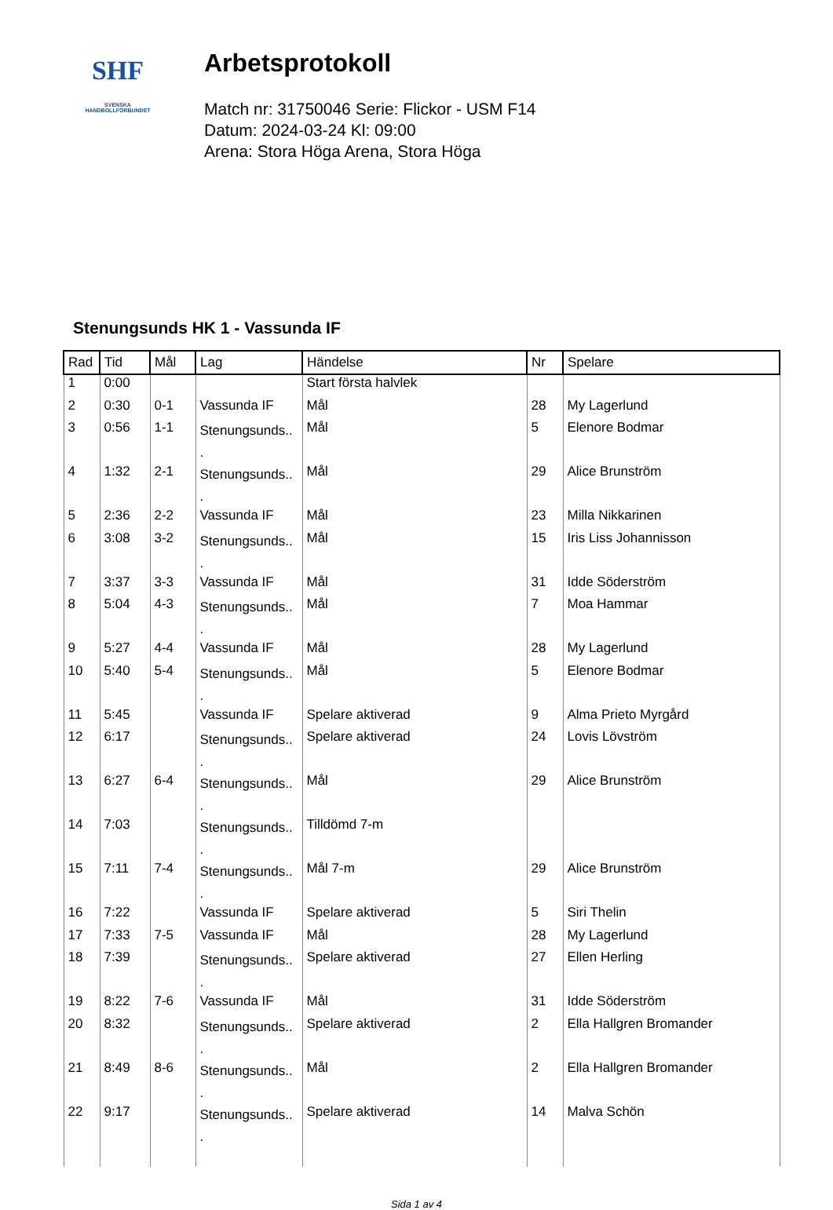SHF
SVENSKA
HANDBOLLFÖRBUNDET
Arbetsprotokoll
Match nr: 31750046 Serie: Flickor - USM F14
Datum: 2024-03-24 Kl: 09:00
Arena: Stora Höga Arena, Stora Höga
Stenungsunds HK 1 - Vassunda IF
| Rad | Tid | Mål | Lag | Händelse | Nr | Spelare |
| --- | --- | --- | --- | --- | --- | --- |
| 1 | 0:00 | | | Start första halvlek | | |
| 2 | 0:30 | 0-1 | Vassunda IF | Mål | 28 | My Lagerlund |
| 3 | 0:56 | 1-1 | Stenungsunds.. . | Mål | 5 | Elenore Bodmar |
| 4 | 1:32 | 2-1 | Stenungsunds.. . | Mål | 29 | Alice Brunström |
| 5 | 2:36 | 2-2 | Vassunda IF | Mål | 23 | Milla Nikkarinen |
| 6 | 3:08 | 3-2 | Stenungsunds.. . | Mål | 15 | Iris Liss Johannisson |
| 7 | 3:37 | 3-3 | Vassunda IF | Mål | 31 | Idde Söderström |
| 8 | 5:04 | 4-3 | Stenungsunds.. . | Mål | 7 | Moa Hammar |
| 9 | 5:27 | 4-4 | Vassunda IF | Mål | 28 | My Lagerlund |
| 10 | 5:40 | 5-4 | Stenungsunds.. . | Mål | 5 | Elenore Bodmar |
| 11 | 5:45 | | Vassunda IF | Spelare aktiverad | 9 | Alma Prieto Myrgård |
| 12 | 6:17 | | Stenungsunds.. . | Spelare aktiverad | 24 | Lovis Lövström |
| 13 | 6:27 | 6-4 | Stenungsunds.. . | Mål | 29 | Alice Brunström |
| 14 | 7:03 | | Stenungsunds.. . | Tilldömd 7-m | | |
| 15 | 7:11 | 7-4 | Stenungsunds.. . | Mål 7-m | 29 | Alice Brunström |
| 16 | 7:22 | | Vassunda IF | Spelare aktiverad | 5 | Siri Thelin |
| 17 | 7:33 | 7-5 | Vassunda IF | Mål | 28 | My Lagerlund |
| 18 | 7:39 | | Stenungsunds.. . | Spelare aktiverad | 27 | Ellen Herling |
| 19 | 8:22 | 7-6 | Vassunda IF | Mål | 31 | Idde Söderström |
| 20 | 8:32 | | Stenungsunds.. . | Spelare aktiverad | 2 | Ella Hallgren Bromander |
| 21 | 8:49 | 8-6 | Stenungsunds.. . | Mål | 2 | Ella Hallgren Bromander |
| 22 | 9:17 | | Stenungsunds.. . | Spelare aktiverad | 14 | Malva Schön |
Sida 1 av 4